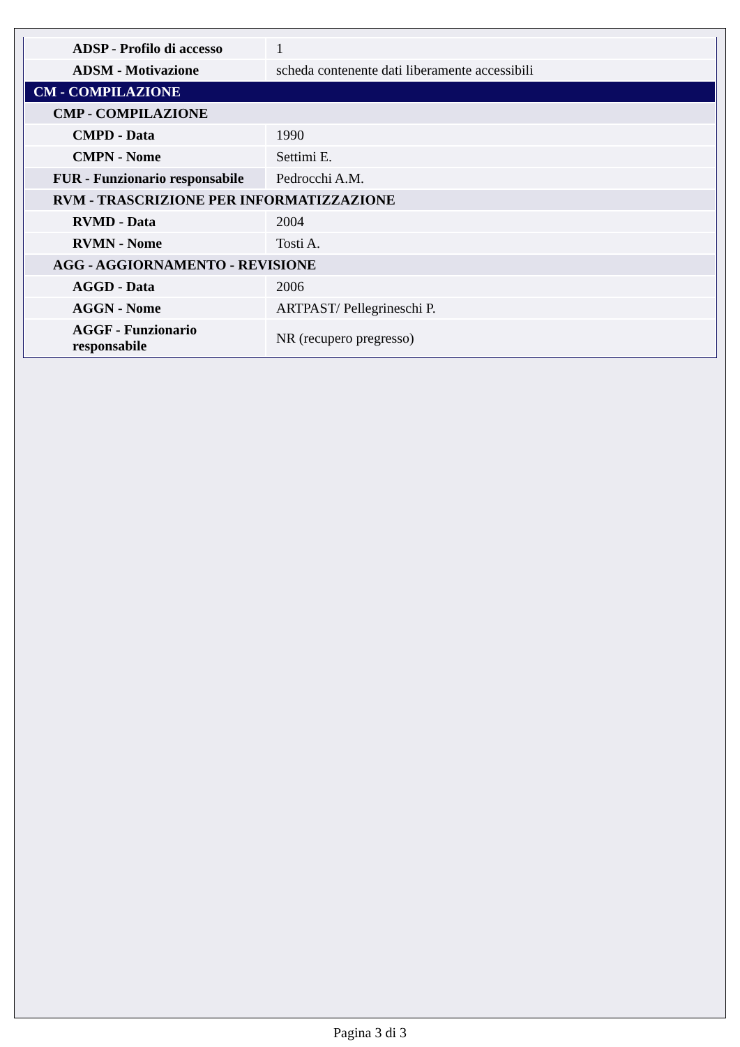| ADSP - Profilo di accesso | 1 |
| ADSM - Motivazione | scheda contenente dati liberamente accessibili |
| CM - COMPILAZIONE | |
| CMP - COMPILAZIONE | |
| CMPD - Data | 1990 |
| CMPN - Nome | Settimi E. |
| FUR - Funzionario responsabile | Pedrocchi A.M. |
| RVM - TRASCRIZIONE PER INFORMATIZZAZIONE | |
| RVMD - Data | 2004 |
| RVMN - Nome | Tosti A. |
| AGG - AGGIORNAMENTO - REVISIONE | |
| AGGD - Data | 2006 |
| AGGN - Nome | ARTPAST/ Pellegrineschi P. |
| AGGF - Funzionario responsabile | NR (recupero pregresso) |
Pagina 3 di 3